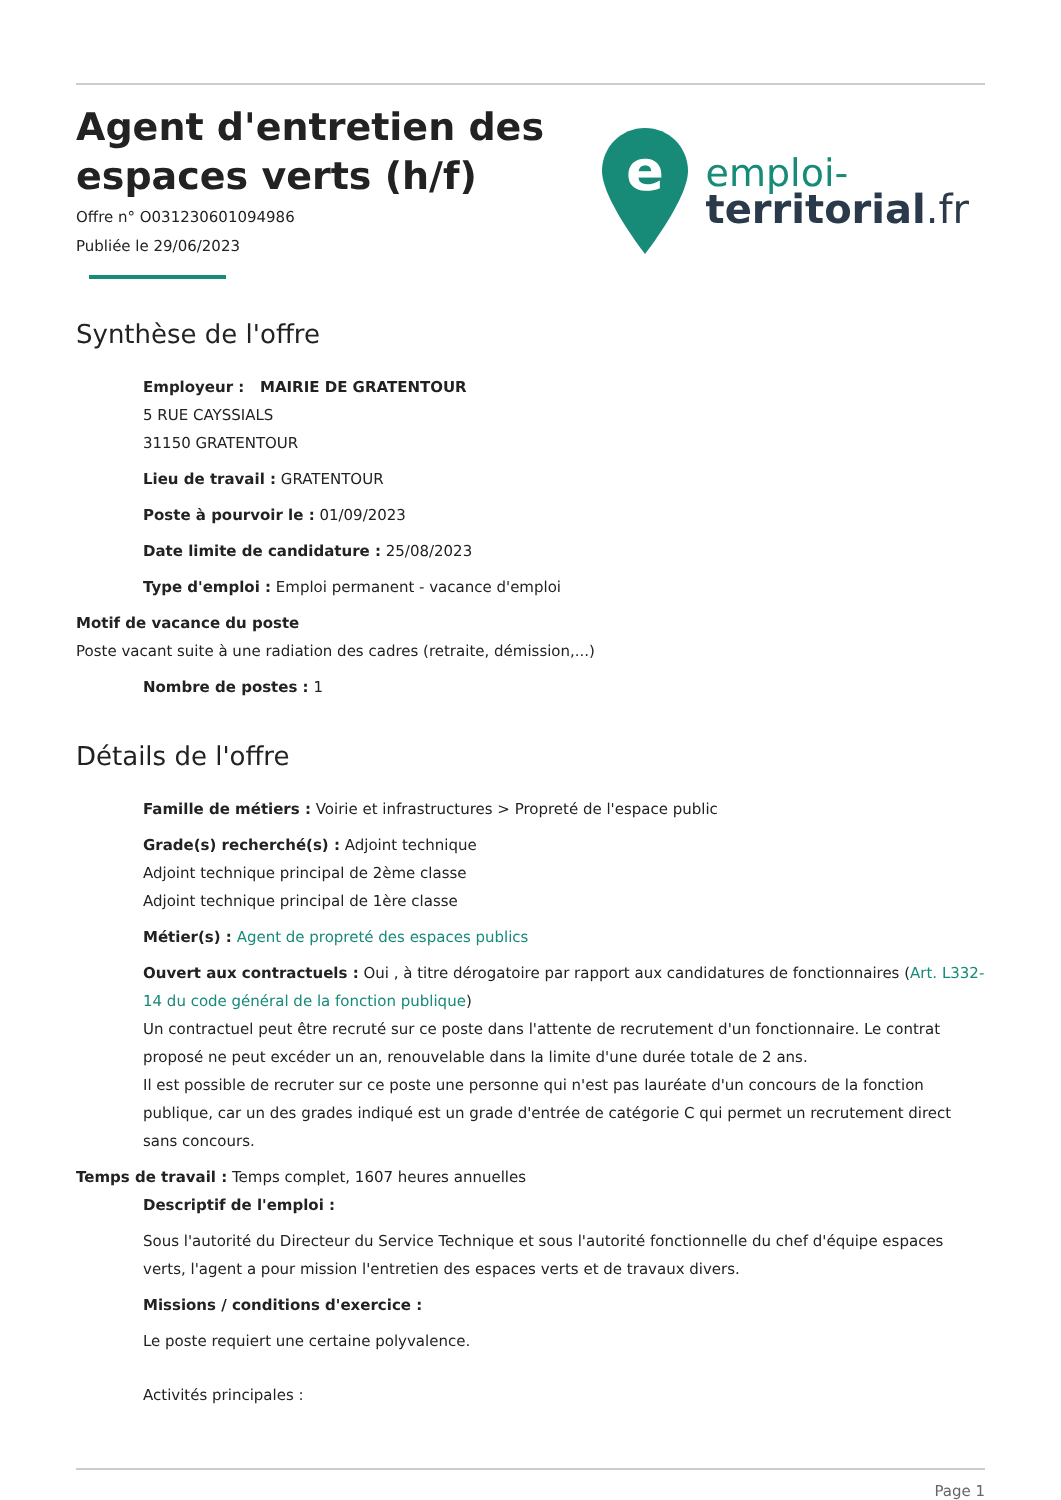Agent d'entretien des
espaces verts (h/f)
Offre n° O031230601094986
Publiée le 29/06/2023
e
emploi-
territorial.fr
Synthèse de l'offre
Employeur : MAIRIE DE GRATENTOUR
5 RUE CAYSSIALS
31150 GRATENTOUR
Lieu de travail : GRATENTOUR
Poste à pourvoir le : 01/09/2023
Date limite de candidature : 25/08/2023
Type d'emploi : Emploi permanent - vacance d'emploi
Motif de vacance du poste
Poste vacant suite à une radiation des cadres (retraite, démission,...)
Nombre de postes : 1
Détails de l'offre
Famille de métiers : Voirie et infrastructures > Propreté de l'espace public
Grade(s) recherché(s) : Adjoint technique
Adjoint technique principal de 2ème classe
Adjoint technique principal de 1ère classe
Métier(s) : Agent de propreté des espaces publics
Ouvert aux contractuels : Oui , à titre dérogatoire par rapport aux candidatures de fonctionnaires (Art. L332-14 du code général de la fonction publique)
Un contractuel peut être recruté sur ce poste dans l'attente de recrutement d'un fonctionnaire. Le contrat proposé ne peut excéder un an, renouvelable dans la limite d'une durée totale de 2 ans.
Il est possible de recruter sur ce poste une personne qui n'est pas lauréate d'un concours de la fonction publique, car un des grades indiqué est un grade d'entrée de catégorie C qui permet un recrutement direct sans concours.
Temps de travail : Temps complet, 1607 heures annuelles
Descriptif de l'emploi :
Sous l'autorité du Directeur du Service Technique et sous l'autorité fonctionnelle du chef d'équipe espaces verts, l'agent a pour mission l'entretien des espaces verts et de travaux divers.
Missions / conditions d'exercice :
Le poste requiert une certaine polyvalence.
Activités principales :
Page 1